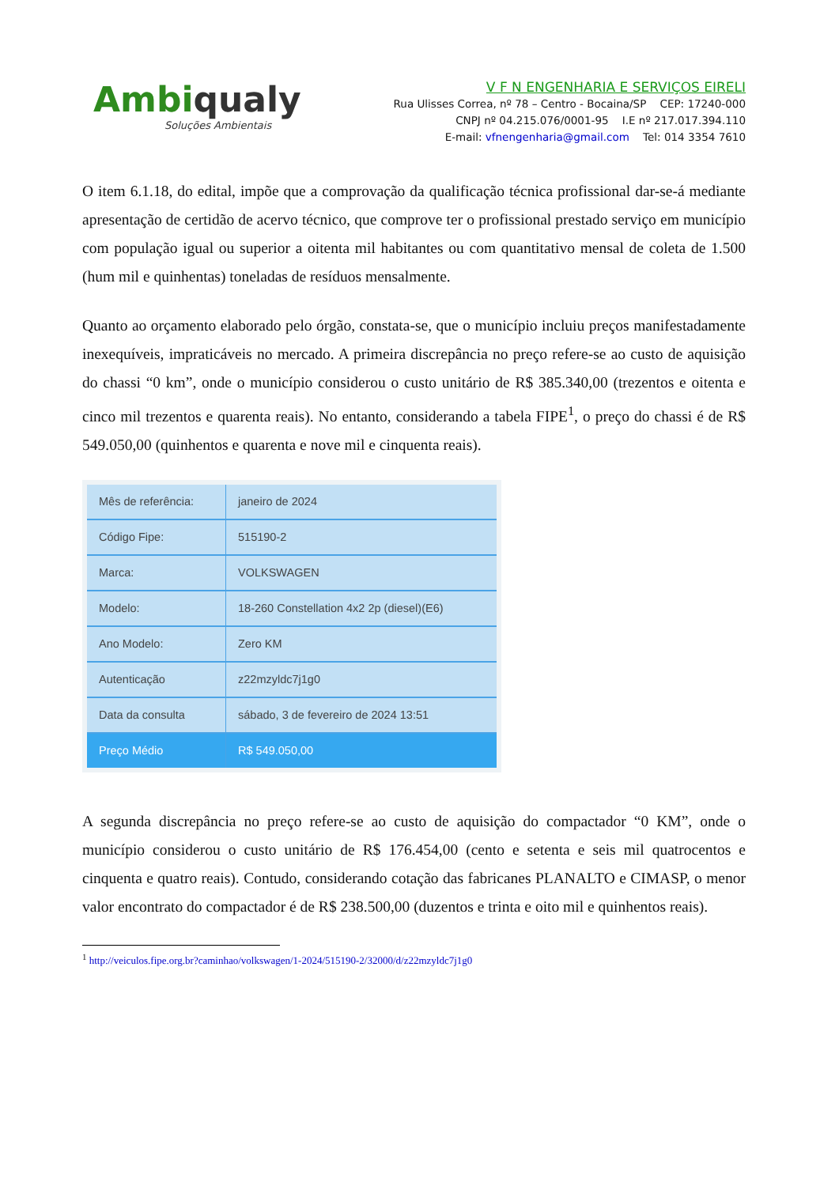Ambiqualy
Soluções Ambientais
V F N ENGENHARIA E SERVIÇOS EIRELI
Rua Ulisses Correa, nº 78 – Centro - Bocaina/SP CEP: 17240-000
CNPJ nº 04.215.076/0001-95 I.E nº 217.017.394.110
E-mail: vfnengenharia@gmail.com Tel: 014 3354 7610
O item 6.1.18, do edital, impõe que a comprovação da qualificação técnica profissional dar-se-á mediante apresentação de certidão de acervo técnico, que comprove ter o profissional prestado serviço em município com população igual ou superior a oitenta mil habitantes ou com quantitativo mensal de coleta de 1.500 (hum mil e quinhentas) toneladas de resíduos mensalmente.
Quanto ao orçamento elaborado pelo órgão, constata-se, que o município incluiu preços manifestadamente inexequíveis, impraticáveis no mercado. A primeira discrepância no preço refere-se ao custo de aquisição do chassi “0 km”, onde o município considerou o custo unitário de R$ 385.340,00 (trezentos e oitenta e cinco mil trezentos e quarenta reais). No entanto, considerando a tabela FIPE<sup>1</sup>, o preço do chassi é de R$ 549.050,00 (quinhentos e quarenta e nove mil e cinquenta reais).
| Mês de referência: | janeiro de 2024 |
| Código Fipe: | 515190-2 |
| Marca: | VOLKSWAGEN |
| Modelo: | 18-260 Constellation 4x2 2p (diesel)(E6) |
| Ano Modelo: | Zero KM |
| Autenticação | z22mzyldc7j1g0 |
| Data da consulta | sábado, 3 de fevereiro de 2024 13:51 |
| Preço Médio | R$ 549.050,00 |
A segunda discrepância no preço refere-se ao custo de aquisição do compactador “0 KM”, onde o município considerou o custo unitário de R$ 176.454,00 (cento e setenta e seis mil quatrocentos e cinquenta e quatro reais). Contudo, considerando cotação das fabricanes PLANALTO e CIMASP, o menor valor encontrato do compactador é de R$ 238.500,00 (duzentos e trinta e oito mil e quinhentos reais).
<sup>1</sup> http://veiculos.fipe.org.br?caminhao/volkswagen/1-2024/515190-2/32000/d/z22mzyldc7j1g0